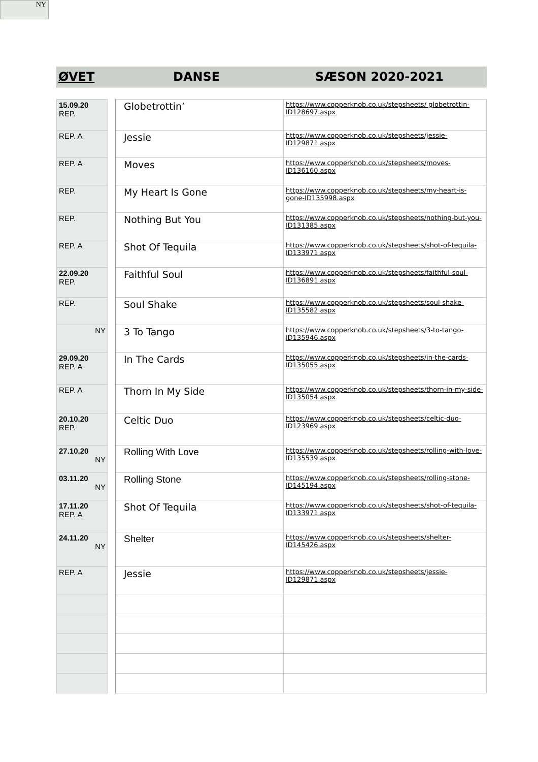NY
ØVET DANSE SÆSON 2020-2021
| 15.09.20 REP. | | Globetrottin’ | https://www.copperknob.co.uk/stepsheets/ globetrottin-ID128697.aspx |
| REP. A | | Jessie | https://www.copperknob.co.uk/stepsheets/jessie-ID129871.aspx |
| REP. A | | Moves | https://www.copperknob.co.uk/stepsheets/moves-ID136160.aspx |
| REP. | | My Heart Is Gone | https://www.copperknob.co.uk/stepsheets/my-heart-is-gone-ID135998.aspx |
| REP. | | Nothing But You | https://www.copperknob.co.uk/stepsheets/nothing-but-you-ID131385.aspx |
| REP. A | | Shot Of Tequila | https://www.copperknob.co.uk/stepsheets/shot-of-tequila-ID133971.aspx |
| 22.09.20 REP. | | Faithful Soul | https://www.copperknob.co.uk/stepsheets/faithful-soul-ID136891.aspx |
| REP. | | Soul Shake | https://www.copperknob.co.uk/stepsheets/soul-shake-ID135582.aspx |
| NY | | 3 To Tango | https://www.copperknob.co.uk/stepsheets/3-to-tango-ID135946.aspx |
| 29.09.20 REP. A | | In The Cards | https://www.copperknob.co.uk/stepsheets/in-the-cards-ID135055.aspx |
| REP. A | | Thorn In My Side | https://www.copperknob.co.uk/stepsheets/thorn-in-my-side-ID135054.aspx |
| 20.10.20 REP. | | Celtic Duo | https://www.copperknob.co.uk/stepsheets/celtic-duo-ID123969.aspx |
| 27.10.20 NY | | Rolling With Love | https://www.copperknob.co.uk/stepsheets/rolling-with-love-ID135539.aspx |
| 03.11.20 NY | | Rolling Stone | https://www.copperknob.co.uk/stepsheets/rolling-stone-ID145194.aspx |
| 17.11.20 REP. A | | Shot Of Tequila | https://www.copperknob.co.uk/stepsheets/shot-of-tequila-ID133971.aspx |
| 24.11.20 NY | | Shelter | https://www.copperknob.co.uk/stepsheets/shelter-ID145426.aspx |
| REP. A | | Jessie | https://www.copperknob.co.uk/stepsheets/jessie-ID129871.aspx |